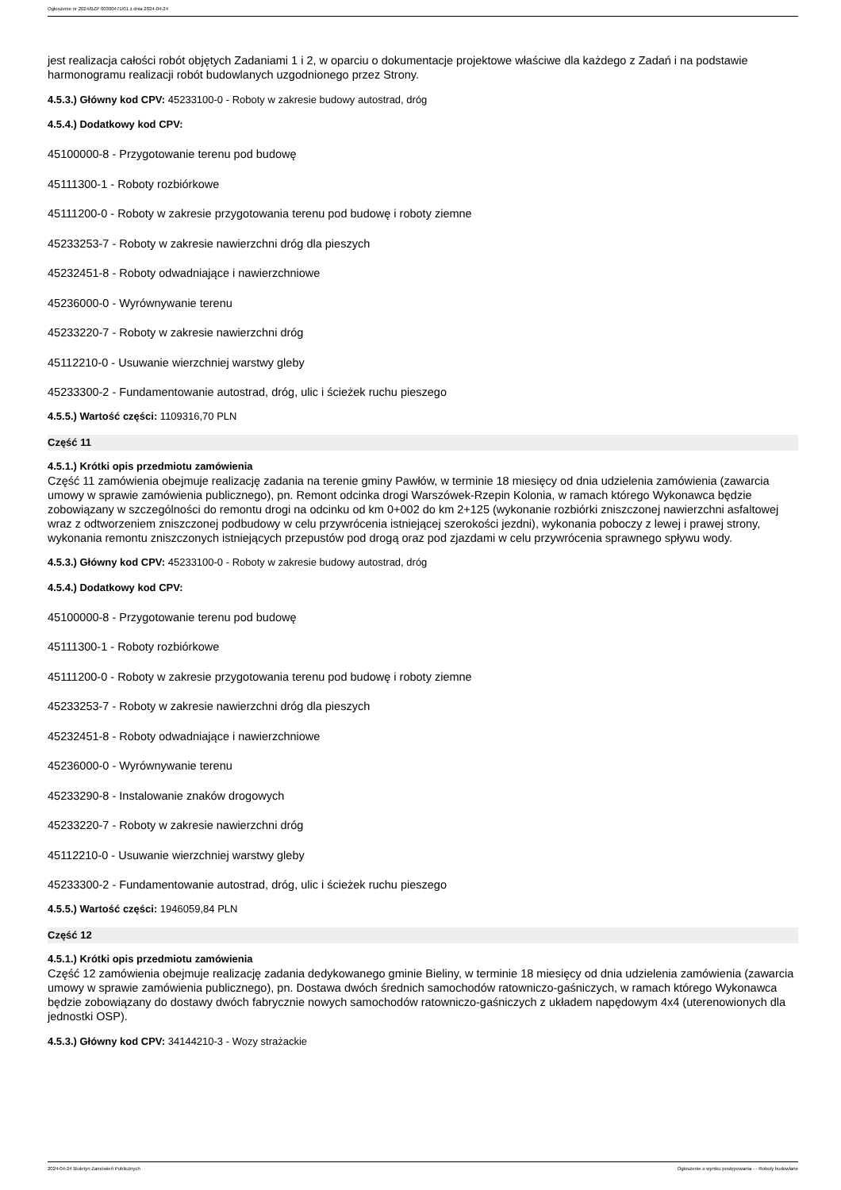Ogłoszenie nr 2024/BZP 00300471/01 z dnia 2024-04-24
jest realizacja całości robót objętych Zadaniami 1 i 2, w oparciu o dokumentacje projektowe właściwe dla każdego z Zadań i na podstawie harmonogramu realizacji robót budowlanych uzgodnionego przez Strony.
4.5.3.) Główny kod CPV: 45233100-0 - Roboty w zakresie budowy autostrad, dróg
4.5.4.) Dodatkowy kod CPV:
45100000-8 - Przygotowanie terenu pod budowę
45111300-1 - Roboty rozbiórkowe
45111200-0 - Roboty w zakresie przygotowania terenu pod budowę i roboty ziemne
45233253-7 - Roboty w zakresie nawierzchni dróg dla pieszych
45232451-8 - Roboty odwadniające i nawierzchniowe
45236000-0 - Wyrównywanie terenu
45233220-7 - Roboty w zakresie nawierzchni dróg
45112210-0 - Usuwanie wierzchniej warstwy gleby
45233300-2 - Fundamentowanie autostrad, dróg, ulic i ścieżek ruchu pieszego
4.5.5.) Wartość części: 1109316,70 PLN
Część 11
4.5.1.) Krótki opis przedmiotu zamówienia
Część 11 zamówienia obejmuje realizację zadania na terenie gminy Pawłów, w terminie 18 miesięcy od dnia udzielenia zamówienia (zawarcia umowy w sprawie zamówienia publicznego), pn. Remont odcinka drogi Warszówek-Rzepin Kolonia, w ramach którego Wykonawca będzie zobowiązany w szczególności do remontu drogi na odcinku od km 0+002 do km 2+125 (wykonanie rozbiórki zniszczonej nawierzchni asfaltowej wraz z odtworzeniem zniszczonej podbudowy w celu przywrócenia istniejącej szerokości jezdni), wykonania poboczy z lewej i prawej strony, wykonania remontu zniszczonych istniejących przepustów pod drogą oraz pod zjazdami w celu przywrócenia sprawnego spływu wody.
4.5.3.) Główny kod CPV: 45233100-0 - Roboty w zakresie budowy autostrad, dróg
4.5.4.) Dodatkowy kod CPV:
45100000-8 - Przygotowanie terenu pod budowę
45111300-1 - Roboty rozbiórkowe
45111200-0 - Roboty w zakresie przygotowania terenu pod budowę i roboty ziemne
45233253-7 - Roboty w zakresie nawierzchni dróg dla pieszych
45232451-8 - Roboty odwadniające i nawierzchniowe
45236000-0 - Wyrównywanie terenu
45233290-8 - Instalowanie znaków drogowych
45233220-7 - Roboty w zakresie nawierzchni dróg
45112210-0 - Usuwanie wierzchniej warstwy gleby
45233300-2 - Fundamentowanie autostrad, dróg, ulic i ścieżek ruchu pieszego
4.5.5.) Wartość części: 1946059,84 PLN
Część 12
4.5.1.) Krótki opis przedmiotu zamówienia
Część 12 zamówienia obejmuje realizację zadania dedykowanego gminie Bieliny, w terminie 18 miesięcy od dnia udzielenia zamówienia (zawarcia umowy w sprawie zamówienia publicznego), pn. Dostawa dwóch średnich samochodów ratowniczo-gaśniczych, w ramach którego Wykonawca będzie zobowiązany do dostawy dwóch fabrycznie nowych samochodów ratowniczo-gaśniczych z układem napędowym 4x4 (uterenowionych dla jednostki OSP).
4.5.3.) Główny kod CPV: 34144210-3 - Wozy strażackie
2024-04-24 Biuletyn Zamówień Publicznych Ogłoszenie o wyniku postępowania - - Roboty budowlane